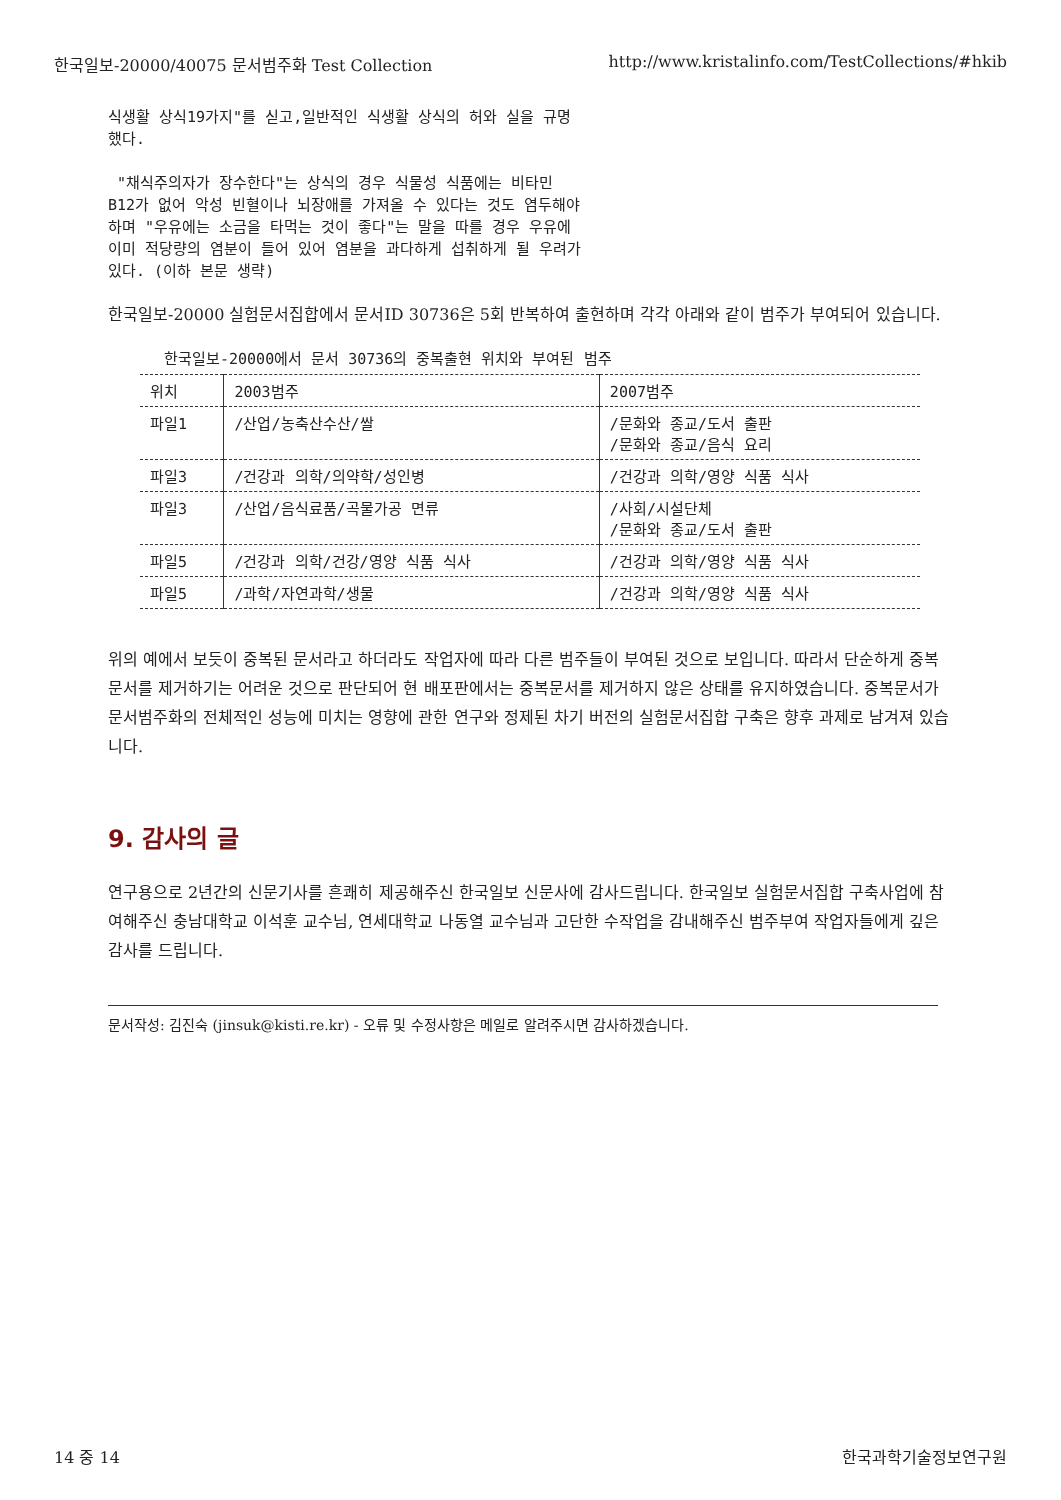한국일보-20000/40075 문서범주화 Test Collection http://www.kristalinfo.com/TestCollections/#hkib
식생활 상식19가지"를 싣고,일반적인 식생활 상식의 허와 실을 규명
했다.

 "채식주의자가 장수한다"는 상식의 경우 식물성 식품에는 비타민
B12가 없어 악성 빈혈이나 뇌장애를 가져올 수 있다는 것도 염두해야
하며 "우유에는 소금을 타먹는 것이 좋다"는 말을 따를 경우 우유에
이미 적당량의 염분이 들어 있어 염분을 과다하게 섭취하게 될 우려가
있다. (이하 본문 생략)
한국일보-20000 실험문서집합에서 문서ID 30736은 5회 반복하여 출현하며 각각 아래와 같이 범주가 부여되어 있습니다.
한국일보-20000에서 문서 30736의 중복출현 위치와 부여된 범주
| 위치 | 2003범주 | 2007범주 |
| --- | --- | --- |
| 파일1 | /산업/농축산수산/쌀 | /문화와 종교/도서 출판 /문화와 종교/음식 요리 |
| 파일3 | /건강과 의학/의약학/성인병 | /건강과 의학/영양 식품 식사 |
| 파일3 | /산업/음식료품/곡물가공 면류 | /사회/시설단체 /문화와 종교/도서 출판 |
| 파일5 | /건강과 의학/건강/영양 식품 식사 | /건강과 의학/영양 식품 식사 |
| 파일5 | /과학/자연과학/생물 | /건강과 의학/영양 식품 식사 |
위의 예에서 보듯이 중복된 문서라고 하더라도 작업자에 따라 다른 범주들이 부여된 것으로 보입니다. 따라서 단순하게 중복문서를 제거하기는 어려운 것으로 판단되어 현 배포판에서는 중복문서를 제거하지 않은 상태를 유지하였습니다. 중복문서가 문서범주화의 전체적인 성능에 미치는 영향에 관한 연구와 정제된 차기 버전의 실험문서집합 구축은 향후 과제로 남겨져 있습니다.
9. 감사의 글
연구용으로 2년간의 신문기사를 흔쾌히 제공해주신 한국일보 신문사에 감사드립니다. 한국일보 실험문서집합 구축사업에 참여해주신 충남대학교 이석훈 교수님, 연세대학교 나동열 교수님과 고단한 수작업을 감내해주신 범주부여 작업자들에게 깊은 감사를 드립니다.
문서작성: 김진숙 (jinsuk@kisti.re.kr) - 오류 및 수정사항은 메일로 알려주시면 감사하겠습니다.
14 중 14 한국과학기술정보연구원